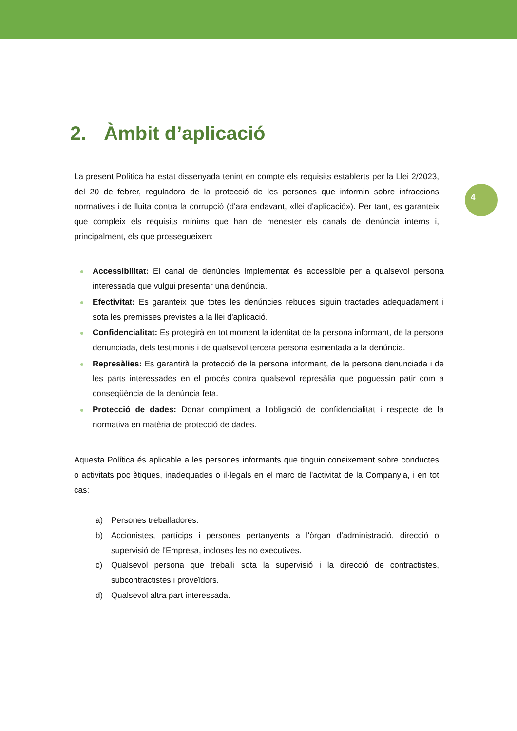4
2. Àmbit d’aplicació
La present Política ha estat dissenyada tenint en compte els requisits establerts per la Llei 2/2023, del 20 de febrer, reguladora de la protecció de les persones que informin sobre infraccions normatives i de lluita contra la corrupció (d'ara endavant, «llei d'aplicació»). Per tant, es garanteix que compleix els requisits mínims que han de menester els canals de denúncia interns i, principalment, els que prossegueixen:
Accessibilitat: El canal de denúncies implementat és accessible per a qualsevol persona interessada que vulgui presentar una denúncia.
Efectivitat: Es garanteix que totes les denúncies rebudes siguin tractades adequadament i sota les premisses previstes a la llei d'aplicació.
Confidencialitat: Es protegirà en tot moment la identitat de la persona informant, de la persona denunciada, dels testimonis i de qualsevol tercera persona esmentada a la denúncia.
Represàlies: Es garantirà la protecció de la persona informant, de la persona denunciada i de les parts interessades en el procés contra qualsevol represàlia que poguessin patir com a conseqüència de la denúncia feta.
Protecció de dades: Donar compliment a l'obligació de confidencialitat i respecte de la normativa en matèria de protecció de dades.
Aquesta Política és aplicable a les persones informants que tinguin coneixement sobre conductes o activitats poc ètiques, inadequades o il·legals en el marc de l'activitat de la Companyia, i en tot cas:
a) Persones treballadores.
b) Accionistes, partícips i persones pertanyents a l'òrgan d'administració, direcció o supervisió de l'Empresa, incloses les no executives.
c) Qualsevol persona que treballi sota la supervisió i la direcció de contractistes, subcontractistes i proveïdors.
d) Qualsevol altra part interessada.